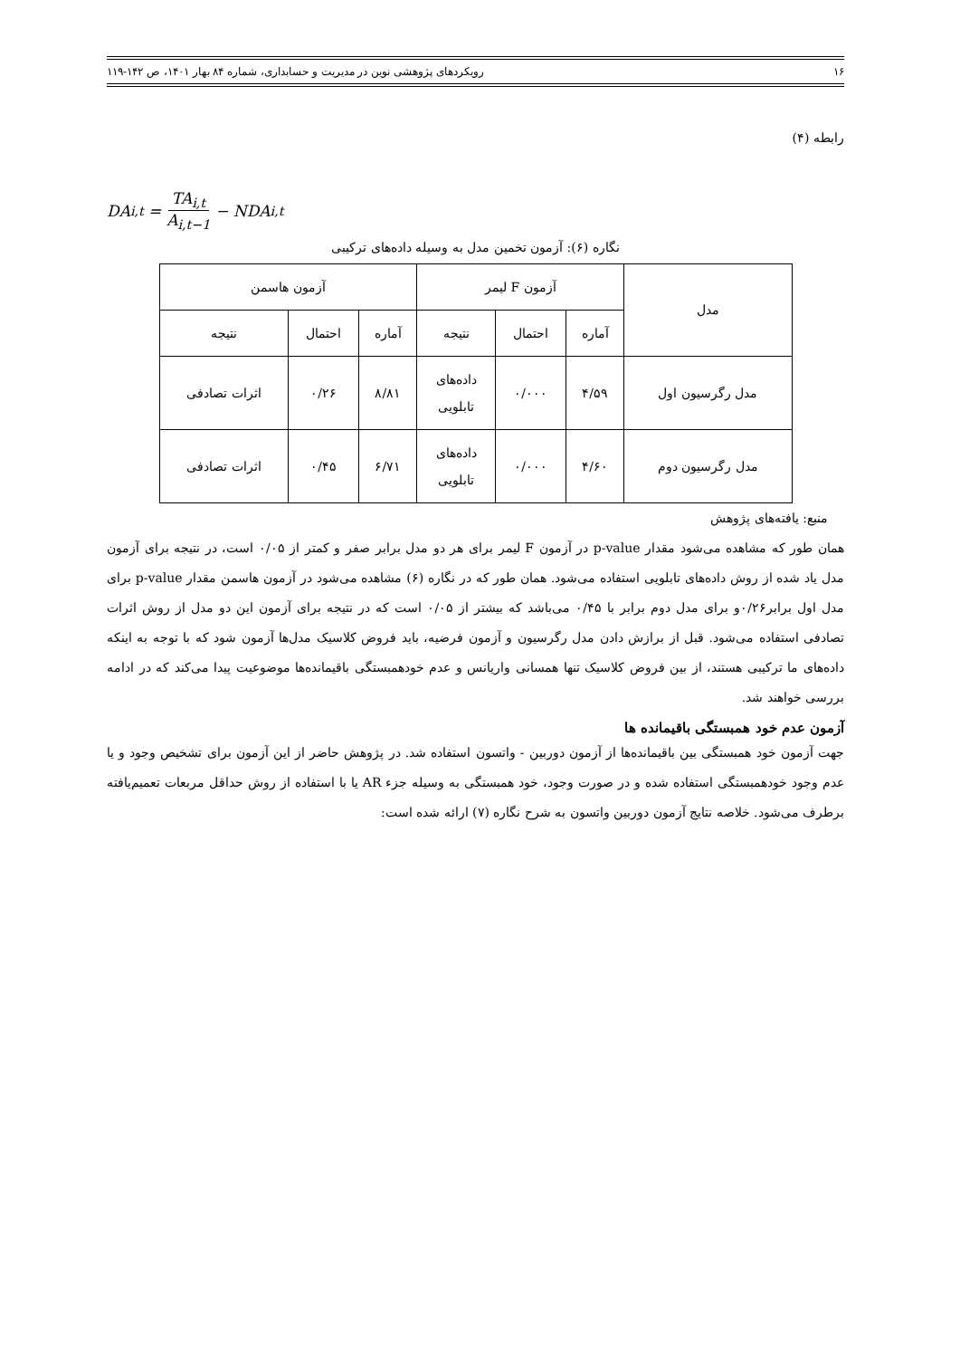۱۶ رویکردهای پژوهشی نوین در مدیریت و حسابداری، شماره ۸۴ بهار ۱۴۰۱، ص ۱۴۲-۱۱۹
رابطه (۴)
DA<sub>i,t</sub> = TA<sub>i,t</sub> A<sub>i,t−1</sub> − NDA<sub>i,t</sub>
نگاره (۶): آزمون تخمین مدل به وسیله داده‌های ترکیبی
| مدل | آزمون F لیمر | | | آزمون هاسمن | | |
| --- | --- | --- | --- | --- | --- | --- |
| | آماره | احتمال | نتیجه | آماره | احتمال | نتیجه |
| مدل رگرسیون اول | ۴/۵۹ | ۰/۰۰۰ | داده‌های تابلویی | ۸/۸۱ | ۰/۲۶ | اثرات تصادفی |
| مدل رگرسیون دوم | ۴/۶۰ | ۰/۰۰۰ | داده‌های تابلویی | ۶/۷۱ | ۰/۴۵ | اثرات تصادفی |
منبع: یافته‌های پژوهش
همان طور که مشاهده می‌شود مقدار p-value در آزمون F لیمر برای هر دو مدل برابر صفر و کمتر از ۰/۰۵ است، در نتیجه برای آزمون مدل یاد شده از روش داده‌های تابلویی استفاده می‌شود. همان طور که در نگاره (۶) مشاهده می‌شود در آزمون هاسمن مقدار p-value برای مدل اول برابر۰/۲۶و برای مدل دوم برابر با ۰/۴۵ می‌باشد که بیشتر از ۰/۰۵ است که در نتیجه برای آزمون این دو مدل از روش اثرات تصادفی استفاده می‌شود. قبل از برازش دادن مدل رگرسیون و آزمون فرضیه، باید فروض کلاسیک مدل‌ها آزمون شود که با توجه به اینکه داده‌های ما ترکیبی هستند، از بین فروض کلاسیک تنها همسانی واریانس و عدم خودهمبستگی باقیمانده‌ها موضوعیت پیدا می‌کند که در ادامه بررسی خواهند شد.
آزمون عدم خود همبستگی باقیمانده ها
جهت آزمون خود همبستگی بین باقیمانده‌ها از آزمون دوربین - واتسون استفاده شد. در پژوهش حاضر از این آزمون برای تشخیص وجود و یا عدم وجود خودهمبستگی استفاده شده و در صورت وجود، خود همبستگی به وسیله جزء AR یا با استفاده از روش حداقل مربعات تعمیم‌یافته برطرف می‌شود. خلاصه نتایج آزمون دوربین واتسون به شرح نگاره (۷) ارائه شده است: